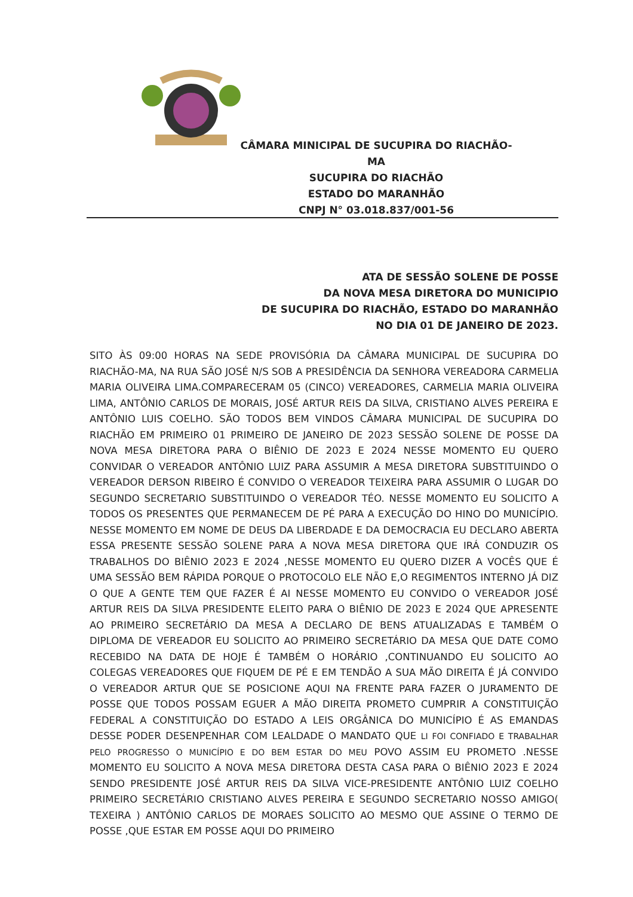CÂMARA MINICIPAL DE SUCUPIRA DO RIACHÃO-MA
SUCUPIRA DO RIACHÃO
ESTADO DO MARANHÃO
CNPJ N° 03.018.837/001-56
ATA DE SESSÃO SOLENE DE POSSE
DA NOVA MESA DIRETORA DO MUNICIPIO
DE SUCUPIRA DO RIACHÃO, ESTADO DO MARANHÃO
NO DIA 01 DE JANEIRO DE 2023.
SITO ÀS 09:00 HORAS NA SEDE PROVISÓRIA DA CÂMARA MUNICIPAL DE SUCUPIRA DO RIACHÃO-MA, NA RUA SÃO JOSÉ N/S SOB A PRESIDÊNCIA DA SENHORA VEREADORA CARMELIA MARIA OLIVEIRA LIMA.COMPARECERAM 05 (CINCO) VEREADORES, CARMELIA MARIA OLIVEIRA LIMA, ANTÔNIO CARLOS DE MORAIS, JOSÉ ARTUR REIS DA SILVA, CRISTIANO ALVES PEREIRA E ANTÔNIO LUIS COELHO. SÃO TODOS BEM VINDOS CÂMARA MUNICIPAL DE SUCUPIRA DO RIACHÃO EM PRIMEIRO 01 PRIMEIRO DE JANEIRO DE 2023 SESSÃO SOLENE DE POSSE DA NOVA MESA DIRETORA PARA O BIÊNIO DE 2023 E 2024 NESSE MOMENTO EU QUERO CONVIDAR O VEREADOR ANTÔNIO LUIZ PARA ASSUMIR A MESA DIRETORA SUBSTITUINDO O VEREADOR DERSON RIBEIRO É CONVIDO O VEREADOR TEIXEIRA PARA ASSUMIR O LUGAR DO SEGUNDO SECRETARIO SUBSTITUINDO O VEREADOR TÉO. NESSE MOMENTO EU SOLICITO A TODOS OS PRESENTES QUE PERMANECEM DE PÉ PARA A EXECUÇÃO DO HINO DO MUNICÍPIO. NESSE MOMENTO EM NOME DE DEUS DA LIBERDADE E DA DEMOCRACIA EU DECLARO ABERTA ESSA PRESENTE SESSÃO SOLENE PARA A NOVA MESA DIRETORA QUE IRÁ CONDUZIR OS TRABALHOS DO BIÊNIO 2023 E 2024 ,NESSE MOMENTO EU QUERO DIZER A VOCÊS QUE É UMA SESSÃO BEM RÁPIDA PORQUE O PROTOCOLO ELE NÃO E,O REGIMENTOS INTERNO JÁ DIZ O QUE A GENTE TEM QUE FAZER É AI NESSE MOMENTO EU CONVIDO O VEREADOR JOSÉ ARTUR REIS DA SILVA PRESIDENTE ELEITO PARA O BIÊNIO DE 2023 E 2024 QUE APRESENTE AO PRIMEIRO SECRETÁRIO DA MESA A DECLARO DE BENS ATUALIZADAS E TAMBÉM O DIPLOMA DE VEREADOR EU SOLICITO AO PRIMEIRO SECRETÁRIO DA MESA QUE DATE COMO RECEBIDO NA DATA DE HOJE É TAMBÉM O HORÁRIO ,CONTINUANDO EU SOLICITO AO COLEGAS VEREADORES QUE FIQUEM DE PÉ E EM TENDÃO A SUA MÃO DIREITA É JÁ CONVIDO O VEREADOR ARTUR QUE SE POSICIONE AQUI NA FRENTE PARA FAZER O JURAMENTO DE POSSE QUE TODOS POSSAM EGUER A MÃO DIREITA PROMETO CUMPRIR A CONSTITUIÇÃO FEDERAL A CONSTITUIÇÃO DO ESTADO A LEIS ORGÂNICA DO MUNICÍPIO É AS EMANDAS DESSE PODER DESENPENHAR COM LEALDADE O MANDATO QUE LI FOI CONFIADO E TRABALHAR PELO PROGRESSO O MUNICÍPIO E DO BEM ESTAR DO MEU POVO ASSIM EU PROMETO .NESSE MOMENTO EU SOLICITO A NOVA MESA DIRETORA DESTA CASA PARA O BIÊNIO 2023 E 2024 SENDO PRESIDENTE JOSÉ ARTUR REIS DA SILVA VICE-PRESIDENTE ANTÔNIO LUIZ COELHO PRIMEIRO SECRETÁRIO CRISTIANO ALVES PEREIRA E SEGUNDO SECRETARIO NOSSO AMIGO( TEXEIRA ) ANTÔNIO CARLOS DE MORAES SOLICITO AO MESMO QUE ASSINE O TERMO DE POSSE ,QUE ESTAR EM POSSE AQUI DO PRIMEIRO